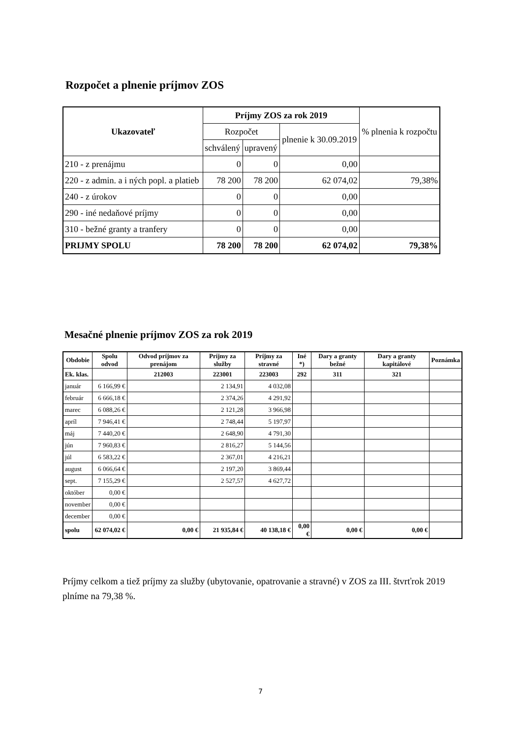Rozpočet a plnenie príjmov ZOS
| Ukazovateľ | Príjmy ZOS za rok 2019 | | | % plnenia k rozpočtu |
| --- | --- | --- | --- | --- |
| | Rozpočet | | plnenie k 30.09.2019 | |
| | schválený | upravený | | |
| 210 - z prenájmu | 0 | 0 | 0,00 | |
| 220 - z admin. a i ných popl. a platieb | 78 200 | 78 200 | 62 074,02 | 79,38% |
| 240 - z úrokov | 0 | 0 | 0,00 | |
| 290 - iné nedaňové príjmy | 0 | 0 | 0,00 | |
| 310 - bežné granty a tranfery | 0 | 0 | 0,00 | |
| PRIJMY SPOLU | 78 200 | 78 200 | 62 074,02 | 79,38% |
Mesačné plnenie príjmov ZOS za rok 2019
| Obdobie | Spolu odvod | Odvod príjmov za prenájom | Príjmy za služby | Príjmy za stravné | Iné *) | Dary a granty bežné | Dary a granty kapitálové | Poznámka |
| --- | --- | --- | --- | --- | --- | --- | --- | --- |
| Ek. klas. | | 212003 | 223001 | 223003 | 292 | 311 | 321 | |
| január | 6 166,99 € | | 2 134,91 | 4 032,08 | | | | |
| február | 6 666,18 € | | 2 374,26 | 4 291,92 | | | | |
| marec | 6 088,26 € | | 2 121,28 | 3 966,98 | | | | |
| apríl | 7 946,41 € | | 2 748,44 | 5 197,97 | | | | |
| máj | 7 440,20 € | | 2 648,90 | 4 791,30 | | | | |
| jún | 7 960,83 € | | 2 816,27 | 5 144,56 | | | | |
| júl | 6 583,22 € | | 2 367,01 | 4 216,21 | | | | |
| august | 6 066,64 € | | 2 197,20 | 3 869,44 | | | | |
| sept. | 7 155,29 € | | 2 527,57 | 4 627,72 | | | | |
| október | 0,00 € | | | | | | | |
| november | 0,00 € | | | | | | | |
| december | 0,00 € | | | | | | | |
| spolu | 62 074,02 € | 0,00 € | 21 935,84 € | 40 138,18 € | 0,00 € | 0,00 € | 0,00 € | |
Príjmy celkom a tiež príjmy za služby (ubytovanie, opatrovanie a stravné) v ZOS za III. štvrťrok 2019 plníme na 79,38 %.
7